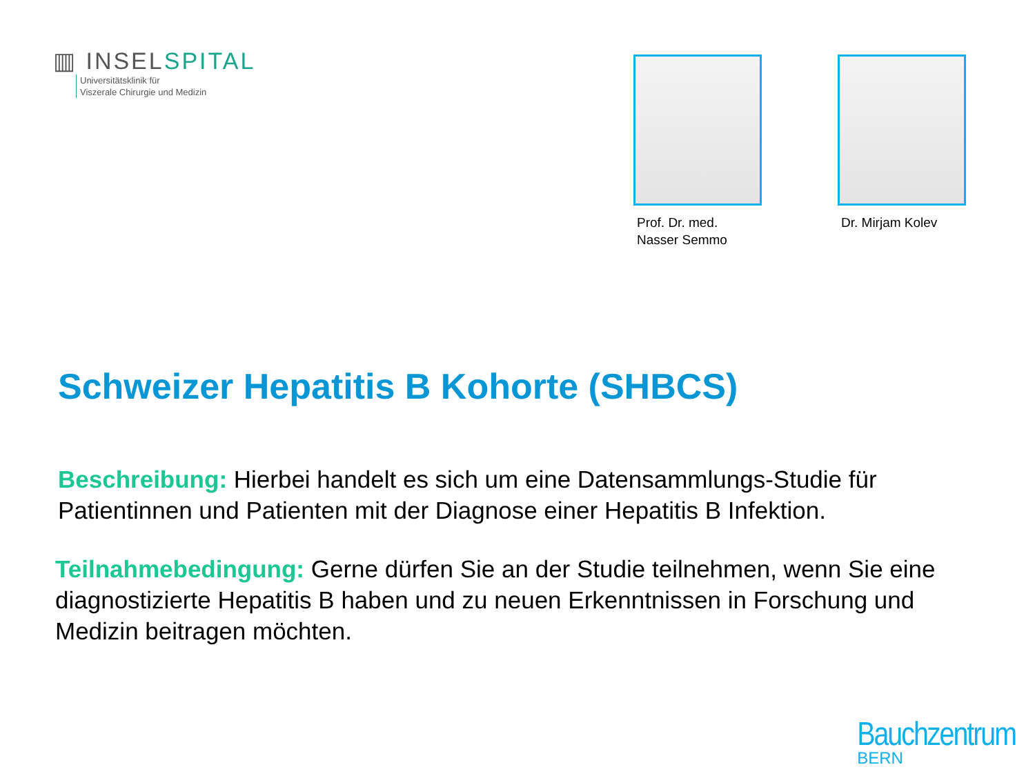▥ INSELSPITAL
Universitätsklinik für
Viszerale Chirurgie und Medizin
Prof. Dr. med.
Nasser Semmo
Dr. Mirjam Kolev
Schweizer Hepatitis B Kohorte (SHBCS)
Beschreibung: Hierbei handelt es sich um eine Datensammlungs-Studie für Patientinnen und Patienten mit der Diagnose einer Hepatitis B Infektion.
Teilnahmebedingung: Gerne dürfen Sie an der Studie teilnehmen, wenn Sie eine diagnostizierte Hepatitis B haben und zu neuen Erkenntnissen in Forschung und Medizin beitragen möchten.
Bauchzentrum
BERN